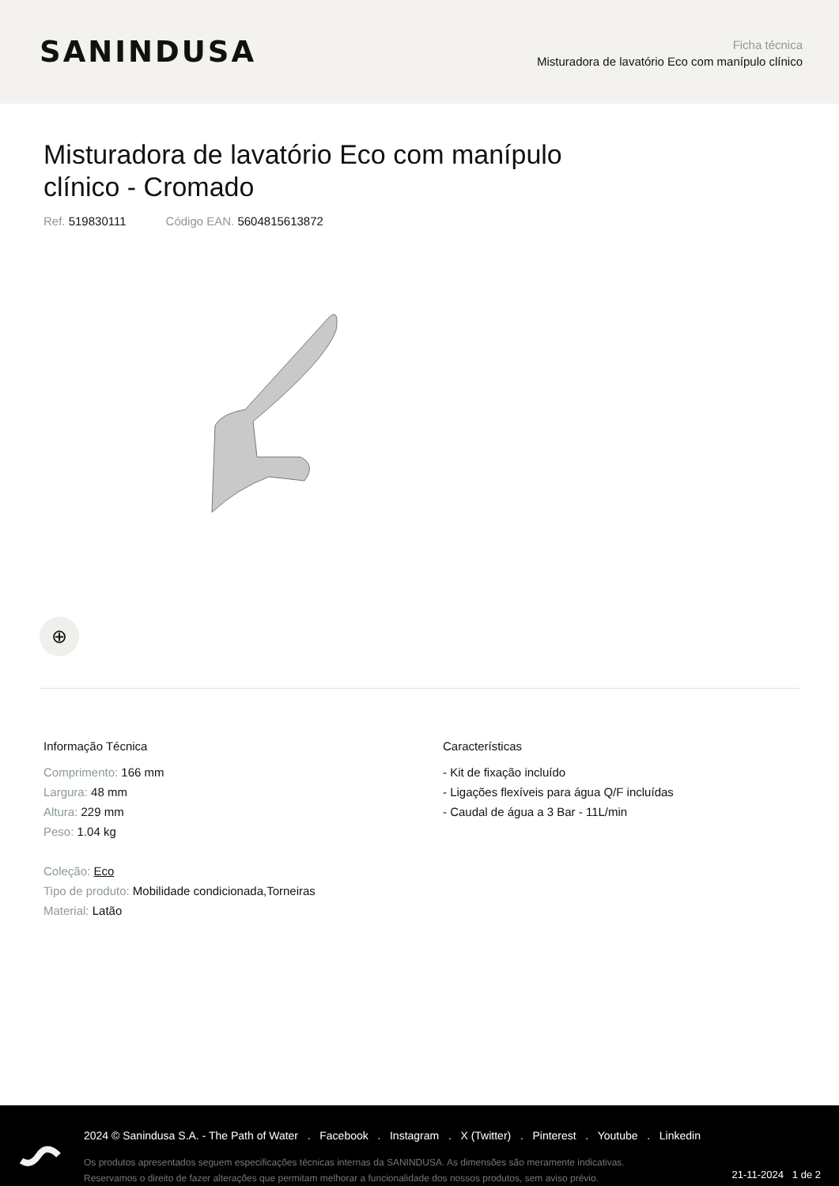SANINDUSA
Ficha técnica
Misturadora de lavatório Eco com manípulo clínico
Misturadora de lavatório Eco com manípulo clínico - Cromado
Ref. 519830111 Código EAN. 5604815613872
⊕
Informação Técnica
Comprimento: 166 mm
Largura: 48 mm
Altura: 229 mm
Peso: 1.04 kg
Coleção: Eco
Tipo de produto: Mobilidade condicionada,Torneiras
Material: Latão
Características
- Kit de fixação incluído
- Ligações flexíveis para água Q/F incluídas
- Caudal de água a 3 Bar - 11L/min
2024 © Sanindusa S.A. - The Path of Water . Facebook . Instagram . X (Twitter) . Pinterest . Youtube . Linkedin
Os produtos apresentados seguem especificações técnicas internas da SANINDUSA. As dimensões são meramente indicativas.
Reservamos o direito de fazer alterações que permitam melhorar a funcionalidade dos nossos produtos, sem aviso prévio.
21-11-2024 1 de 2